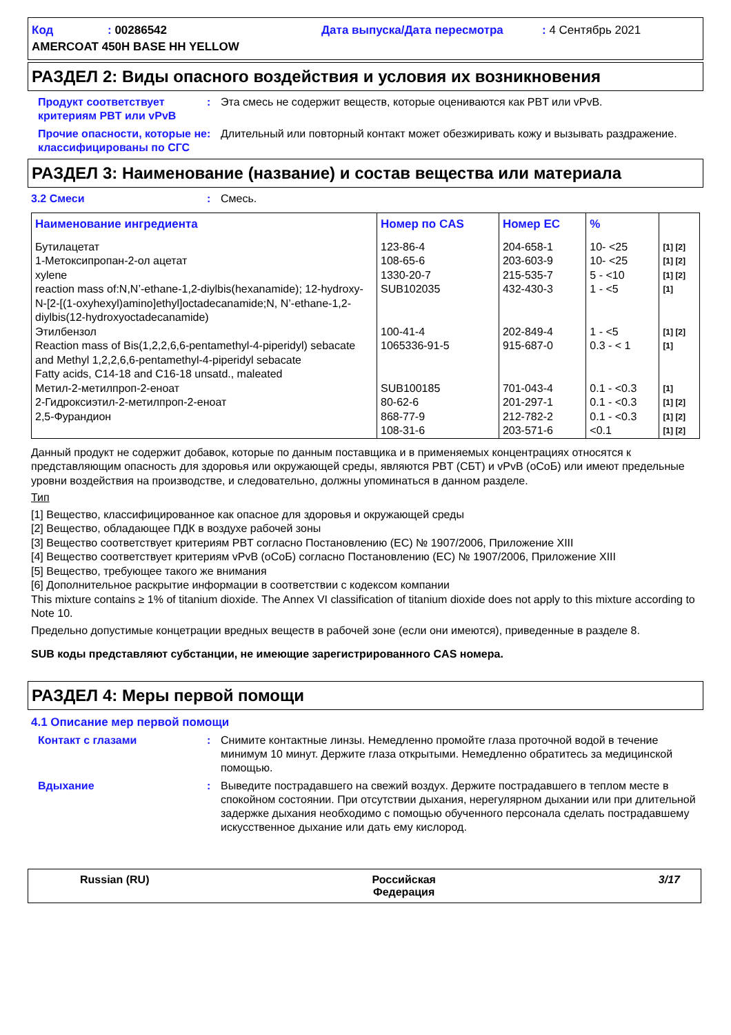Код: 00286542 Дата выпуска/Дата пересмотра: 4 Сентябрь 2021
AMERCOAT 450H BASE HH YELLOW
РАЗДЕЛ 2: Виды опасного воздействия и условия их возникновения
Продукт соответствует критериям PBT или vPvB
: Эта смесь не содержит веществ, которые оцениваются как PBT или vPvB.
Прочие опасности, которые не классифицированы по СГС
: Длительный или повторный контакт может обезжиривать кожу и вызывать раздражение.
РАЗДЕЛ 3: Наименование (название) и состав вещества или материала
3.2 Смеси : Смесь.
| Наименование ингредиента | Номер по CAS | Номер ЕС | % | |
| --- | --- | --- | --- | --- |
| Бутилацетат 1-Метоксипропан-2-ол ацетат xylene reaction mass of:N,N’-ethane-1,2-diylbis(hexanamide); 12-hydroxy-N-[2-[(1-oxyhexyl)amino]ethyl]octadecanamide;N, N’-ethane-1,2-diylbis(12-hydroxyoctadecanamide) Этилбензол Reaction mass of Bis(1,2,2,6,6-pentamethyl-4-piperidyl) sebacate and Methyl 1,2,2,6,6-pentamethyl-4-piperidyl sebacate Fatty acids, C14-18 and C16-18 unsatd., maleated Метил-2-метилпроп-2-еноат 2-Гидроксиэтил-2-метилпроп-2-еноат 2,5-Фурандион | 123-86-4 108-65-6 1330-20-7 SUB102035 100-41-4 1065336-91-5 SUB100185 80-62-6 868-77-9 108-31-6 | 204-658-1 203-603-9 215-535-7 432-430-3 202-849-4 915-687-0 701-043-4 201-297-1 212-782-2 203-571-6 | 10- <25 10- <25 5 - <10 1 - <5 1 - <5 0.3 - < 1 0.1 - <0.3 0.1 - <0.3 0.1 - <0.3 <0.1 | [1] [2] [1] [2] [1] [2] [1] [1] [2] [1] [1] [1] [2] [1] [2] [1] [2] |
Данный продукт не содержит добавок, которые по данным поставщика и в применяемых концентрациях относятся к представляющим опасность для здоровья или окружающей среды, являются PBT (СБТ) и vPvB (оСоБ) или имеют предельные уровни воздействия на производстве, и следовательно, должны упоминаться в данном разделе.
Тип
[1] Вещество, классифицированное как опасное для здоровья и окружающей среды
[2] Вещество, обладающее ПДК в воздухе рабочей зоны
[3] Вещество соответствует критериям PBT согласно Постановлению (ЕС) № 1907/2006, Приложение XIII
[4] Вещество соответствует критериям vPvB (оСоБ) согласно Постановлению (ЕС) № 1907/2006, Приложение XIII
[5] Вещество, требующее такого же внимания
[6] Дополнительное раскрытие информации в соответствии с кодексом компании
This mixture contains ≥ 1% of titanium dioxide. The Annex VI classification of titanium dioxide does not apply to this mixture according to Note 10.
Предельно допустимые концетрации вредных веществ в рабочей зоне (если они имеются), приведенные в разделе 8.
SUB коды представляют субстанции, не имеющие зарегистрированного CAS номера.
РАЗДЕЛ 4: Меры первой помощи
4.1 Описание мер первой помощи
Контакт с глазами : Снимите контактные линзы. Немедленно промойте глаза проточной водой в течение минимум 10 минут. Держите глаза открытыми. Немедленно обратитесь за медицинской помощью.
Вдыхание : Выведите пострадавшего на свежий воздух. Держите пострадавшего в теплом месте в спокойном состоянии. При отсутствии дыхания, нерегулярном дыхании или при длительной задержке дыхания необходимо с помощью обученного персонала сделать пострадавшему искусственное дыхание или дать ему кислород.
Russian (RU) Российская
Федерация 3/17